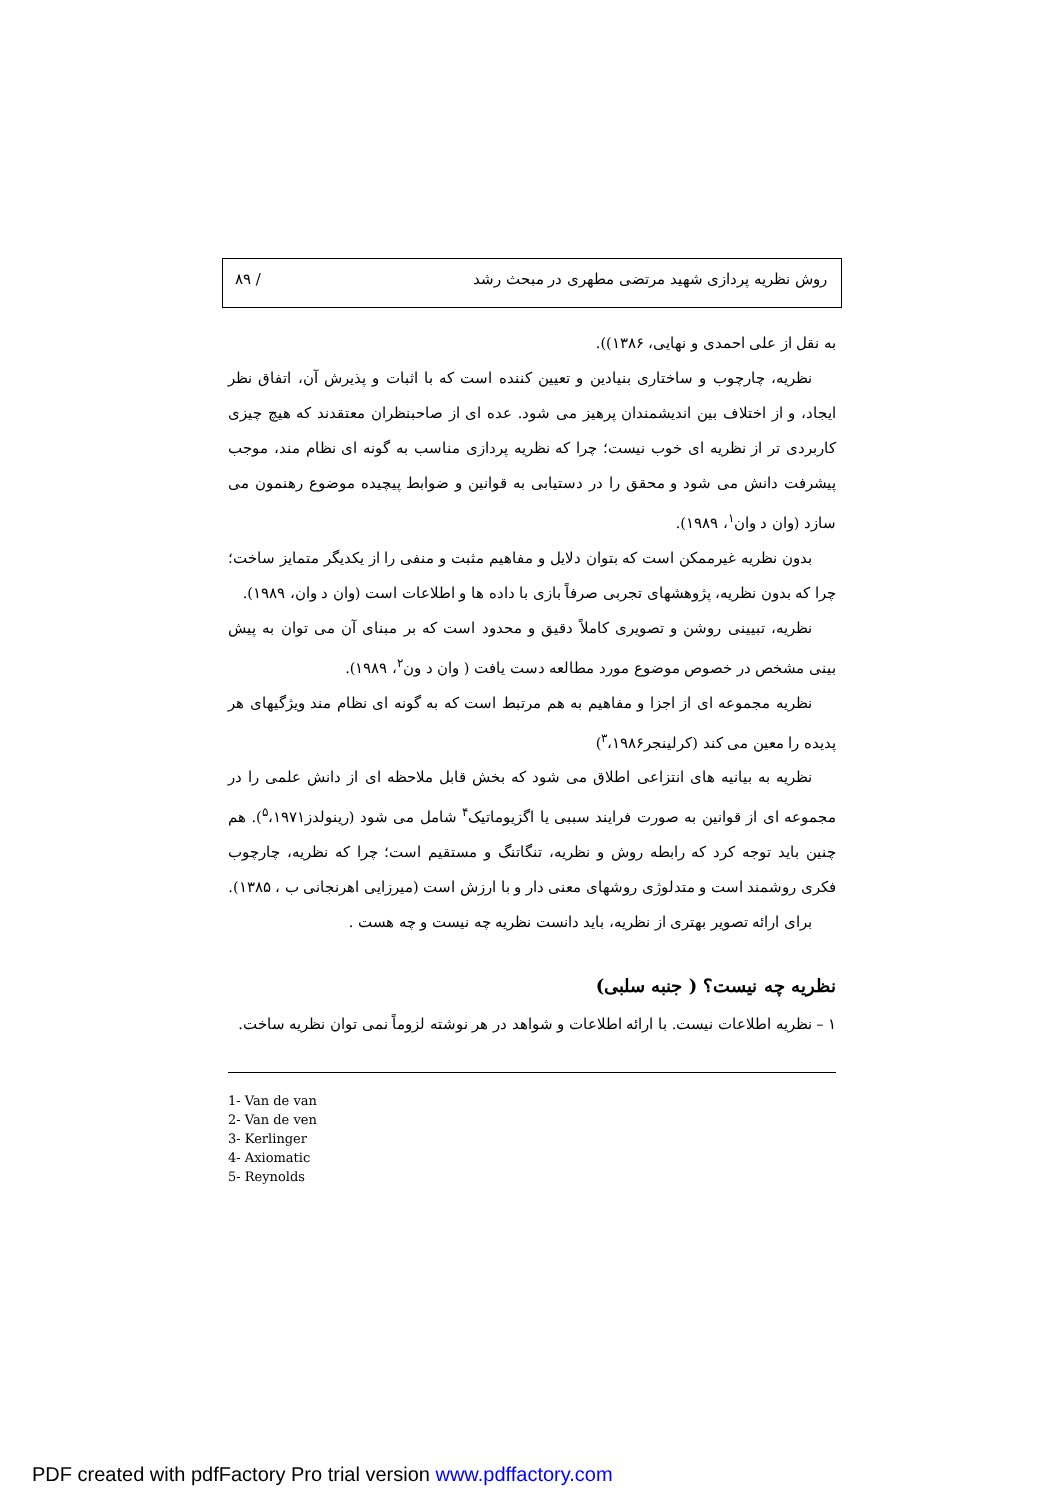روش نظریه پردازی شهید مرتضی مطهری در مبحث رشد / ۸۹
به نقل از علی احمدی و نهایی، ۱۳۸۶)).
نظریه، چارچوب و ساختاری بنیادین و تعیین کننده است که با اثبات و پذیرش آن، اتفاق نظر ایجاد، و از اختلاف بین اندیشمندان پرهیز می شود. عده ای از صاحبنظران معتقدند که هیچ چیزی کاربردی تر از نظریه ای خوب نیست؛ چرا که نظریه پردازی مناسب به گونه ای نظام مند، موجب پیشرفت دانش می شود و محقق را در دستیابی به قوانین و ضوابط پیچیده موضوع رهنمون می سازد (وان د وان<sup>۱</sup>، ۱۹۸۹).
بدون نظریه غیرممکن است که بتوان دلایل و مفاهیم مثبت و منفی را از یکدیگر متمایز ساخت؛ چرا که بدون نظریه، پژوهشهای تجربی صرفاً بازی با داده ها و اطلاعات است (وان د وان، ۱۹۸۹).
نظریه، تبیینی روشن و تصویری کاملاً دقیق و محدود است که بر مبنای آن می توان به پیش بینی مشخص در خصوص موضوع مورد مطالعه دست یافت ( وان د ون<sup>۲</sup>، ۱۹۸۹).
نظریه مجموعه ای از اجزا و مفاهیم به هم مرتبط است که به گونه ای نظام مند ویژگیهای هر پدیده را معین می کند (کرلینجر<sup>۳</sup>،۱۹۸۶)
نظریه به بیانیه های انتزاعی اطلاق می شود که بخش قابل ملاحظه ای از دانش علمی را در مجموعه ای از قوانین به صورت فرایند سببی یا اگزیوماتیک<sup>۴</sup> شامل می شود (رینولدز<sup>۵</sup>،۱۹۷۱). هم چنین باید توجه کرد که رابطه روش و نظریه، تنگاتنگ و مستقیم است؛ چرا که نظریه، چارچوب فکری روشمند است و متدلوژی روشهای معنی دار و با ارزش است (میرزایی اهرنجانی ب ، ۱۳۸۵).
برای ارائه تصویر بهتری از نظریه، باید دانست نظریه چه نیست و چه هست .
نظریه چه نیست؟ ( جنبه سلبی)
۱ – نظریه اطلاعات نیست. با ارائه اطلاعات و شواهد در هر نوشته لزوماً نمی توان نظریه ساخت.
1- Van de van
2- Van de ven
3- Kerlinger
4- Axiomatic
5- Reynolds
PDF created with pdfFactory Pro trial version www.pdffactory.com